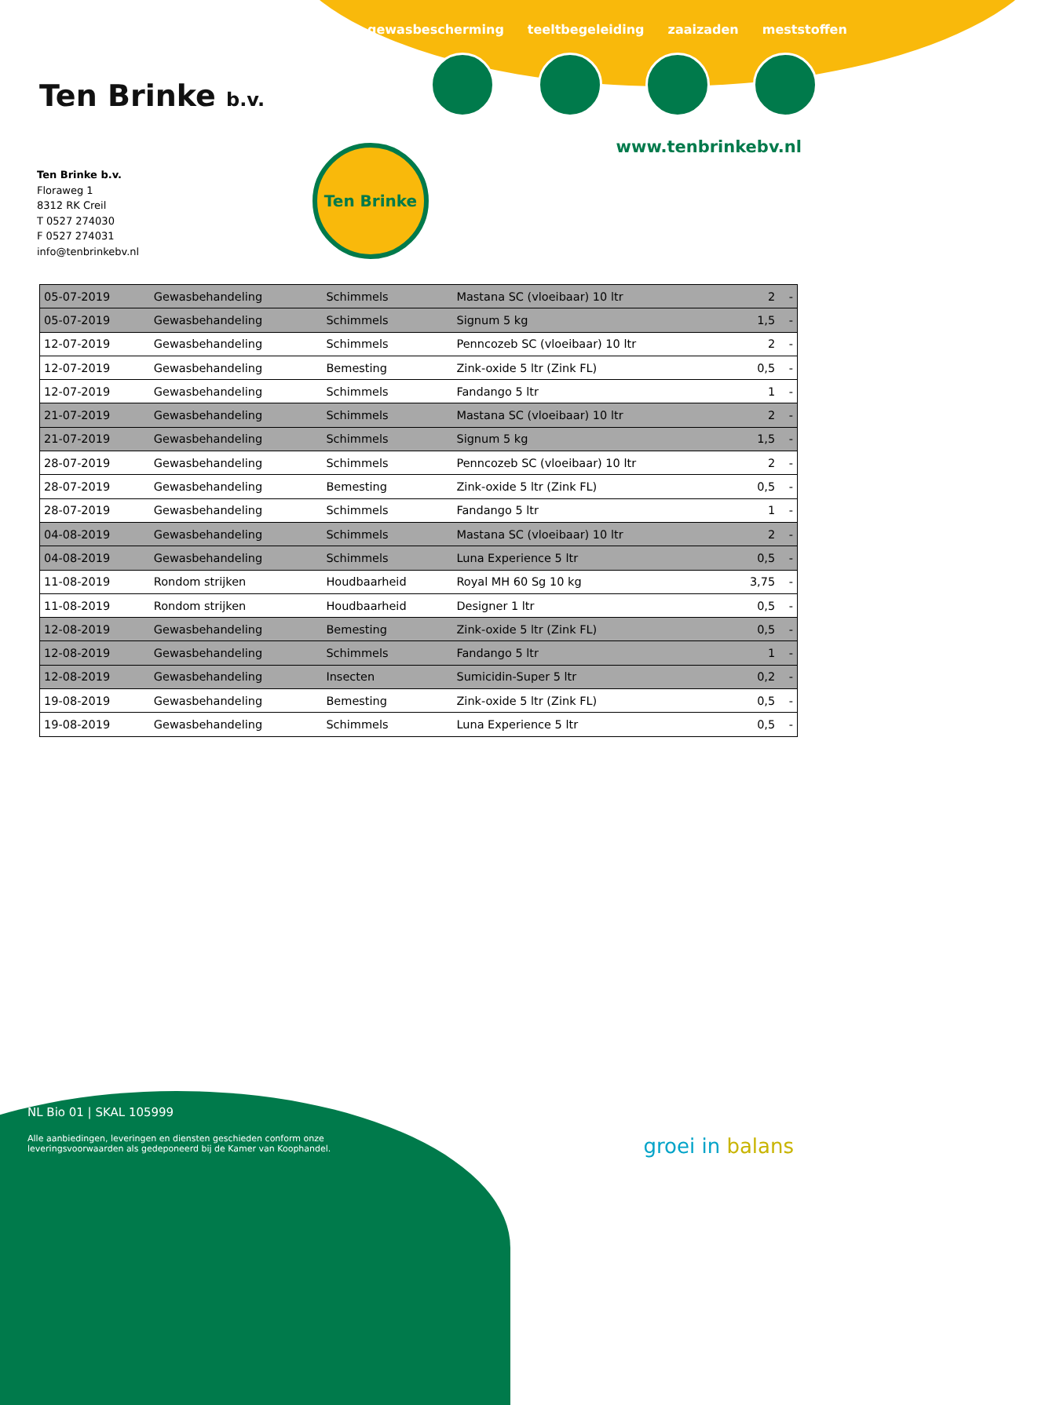gewasbescherming teeltbegeleiding zaaizaden meststoffen
Ten Brinke b.v.
www.tenbrinkebv.nl
Ten Brinke
Ten Brinke b.v.
Floraweg 1
8312 RK Creil
T 0527 274030
F 0527 274031
info@tenbrinkebv.nl
| 05-07-2019 | Gewasbehandeling | Schimmels | Mastana SC (vloeibaar) 10 ltr | 2 | - |
| 05-07-2019 | Gewasbehandeling | Schimmels | Signum 5 kg | 1,5 | - |
| 12-07-2019 | Gewasbehandeling | Schimmels | Penncozeb SC (vloeibaar) 10 ltr | 2 | - |
| 12-07-2019 | Gewasbehandeling | Bemesting | Zink-oxide 5 ltr (Zink FL) | 0,5 | - |
| 12-07-2019 | Gewasbehandeling | Schimmels | Fandango 5 ltr | 1 | - |
| 21-07-2019 | Gewasbehandeling | Schimmels | Mastana SC (vloeibaar) 10 ltr | 2 | - |
| 21-07-2019 | Gewasbehandeling | Schimmels | Signum 5 kg | 1,5 | - |
| 28-07-2019 | Gewasbehandeling | Schimmels | Penncozeb SC (vloeibaar) 10 ltr | 2 | - |
| 28-07-2019 | Gewasbehandeling | Bemesting | Zink-oxide 5 ltr (Zink FL) | 0,5 | - |
| 28-07-2019 | Gewasbehandeling | Schimmels | Fandango 5 ltr | 1 | - |
| 04-08-2019 | Gewasbehandeling | Schimmels | Mastana SC (vloeibaar) 10 ltr | 2 | - |
| 04-08-2019 | Gewasbehandeling | Schimmels | Luna Experience 5 ltr | 0,5 | - |
| 11-08-2019 | Rondom strijken | Houdbaarheid | Royal MH 60 Sg 10 kg | 3,75 | - |
| 11-08-2019 | Rondom strijken | Houdbaarheid | Designer 1 ltr | 0,5 | - |
| 12-08-2019 | Gewasbehandeling | Bemesting | Zink-oxide 5 ltr (Zink FL) | 0,5 | - |
| 12-08-2019 | Gewasbehandeling | Schimmels | Fandango 5 ltr | 1 | - |
| 12-08-2019 | Gewasbehandeling | Insecten | Sumicidin-Super 5 ltr | 0,2 | - |
| 19-08-2019 | Gewasbehandeling | Bemesting | Zink-oxide 5 ltr (Zink FL) | 0,5 | - |
| 19-08-2019 | Gewasbehandeling | Schimmels | Luna Experience 5 ltr | 0,5 | - |
NL Bio 01 | SKAL 105999
Alle aanbiedingen, leveringen en diensten geschieden conform onze
leveringsvoorwaarden als gedeponeerd bij de Kamer van Koophandel.
groei in balans